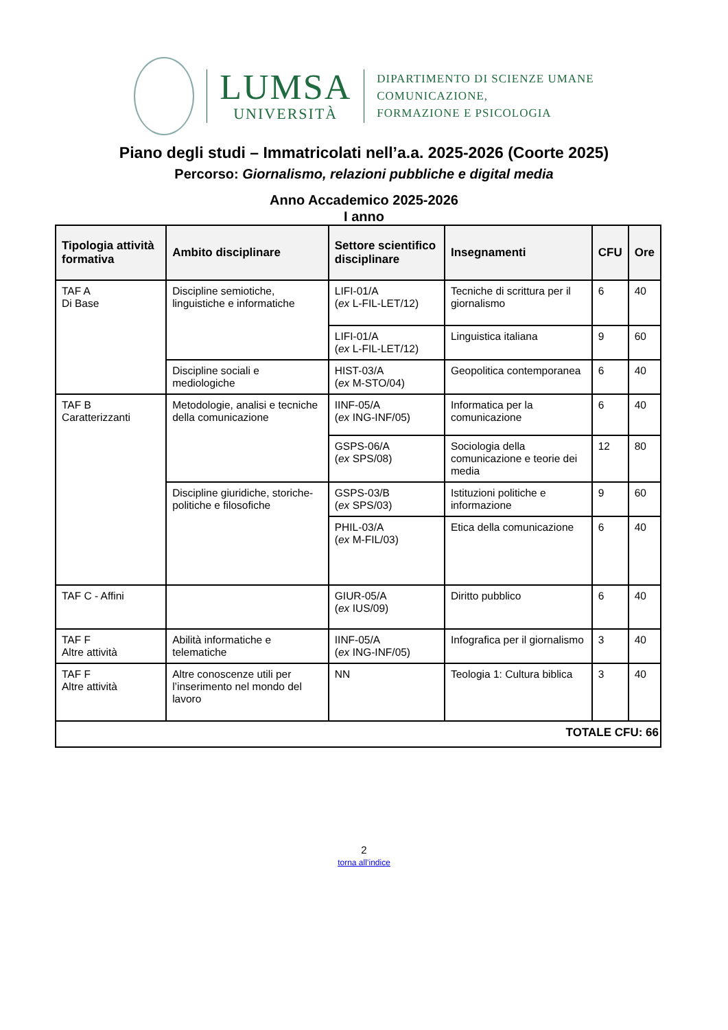LUMSA
UNIVERSITÀ
DIPARTIMENTO DI SCIENZE UMANE
COMUNICAZIONE,
FORMAZIONE E PSICOLOGIA
Piano degli studi – Immatricolati nell’a.a. 2025-2026 (Coorte 2025)
Percorso: Giornalismo, relazioni pubbliche e digital media
Anno Accademico 2025-2026
I anno
| Tipologia attività formativa | Ambito disciplinare | Settore scientifico disciplinare | Insegnamenti | CFU | Ore |
| --- | --- | --- | --- | --- | --- |
| TAF A Di Base | Discipline semiotiche, linguistiche e informatiche | LIFI-01/A ( ex L-FIL-LET/12) | Tecniche di scrittura per il giornalismo | 6 | 40 |
| | | LIFI-01/A ( ex L-FIL-LET/12) | Linguistica italiana | 9 | 60 |
| | Discipline sociali e mediologiche | HIST-03/A ( ex M-STO/04) | Geopolitica contemporanea | 6 | 40 |
| TAF B Caratterizzanti | Metodologie, analisi e tecniche della comunicazione | IINF-05/A ( ex ING-INF/05) | Informatica per la comunicazione | 6 | 40 |
| | | GSPS-06/A ( ex SPS/08) | Sociologia della comunicazione e teorie dei media | 12 | 80 |
| | Discipline giuridiche, storiche-politiche e filosofiche | GSPS-03/B ( ex SPS/03) | Istituzioni politiche e informazione | 9 | 60 |
| | | PHIL-03/A ( ex M-FIL/03) | Etica della comunicazione | 6 | 40 |
| TAF C - Affini | | GIUR-05/A ( ex IUS/09) | Diritto pubblico | 6 | 40 |
| TAF F Altre attività | Abilità informatiche e telematiche | IINF-05/A ( ex ING-INF/05) | Infografica per il giornalismo | 3 | 40 |
| TAF F Altre attività | Altre conoscenze utili per l’inserimento nel mondo del lavoro | NN | Teologia 1: Cultura biblica | 3 | 40 |
| TOTALE CFU: 66 | | | | | |
2
torna all’indice